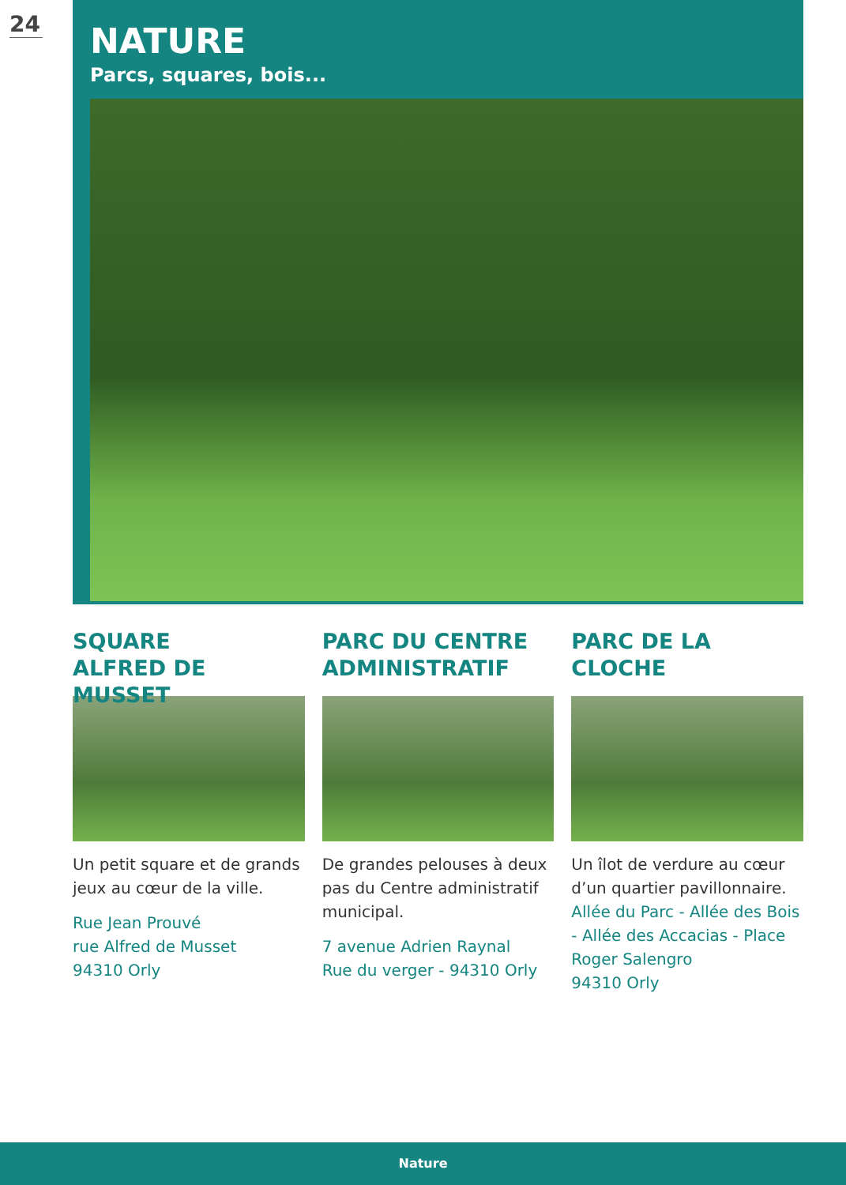24
NATURE
Parcs, squares, bois...
SQUARE
ALFRED DE MUSSET
Un petit square et de grands jeux au cœur de la ville.
Rue Jean Prouvé
rue Alfred de Musset
94310 Orly
PARC DU CENTRE ADMINISTRATIF
De grandes pelouses à deux pas du Centre administratif municipal.
7 avenue Adrien Raynal
Rue du verger - 94310 Orly
PARC DE LA CLOCHE
Un îlot de verdure au cœur d’un quartier pavillonnaire.
Allée du Parc - Allée des Bois - Allée des Accacias - Place Roger Salengro
94310 Orly
Nature